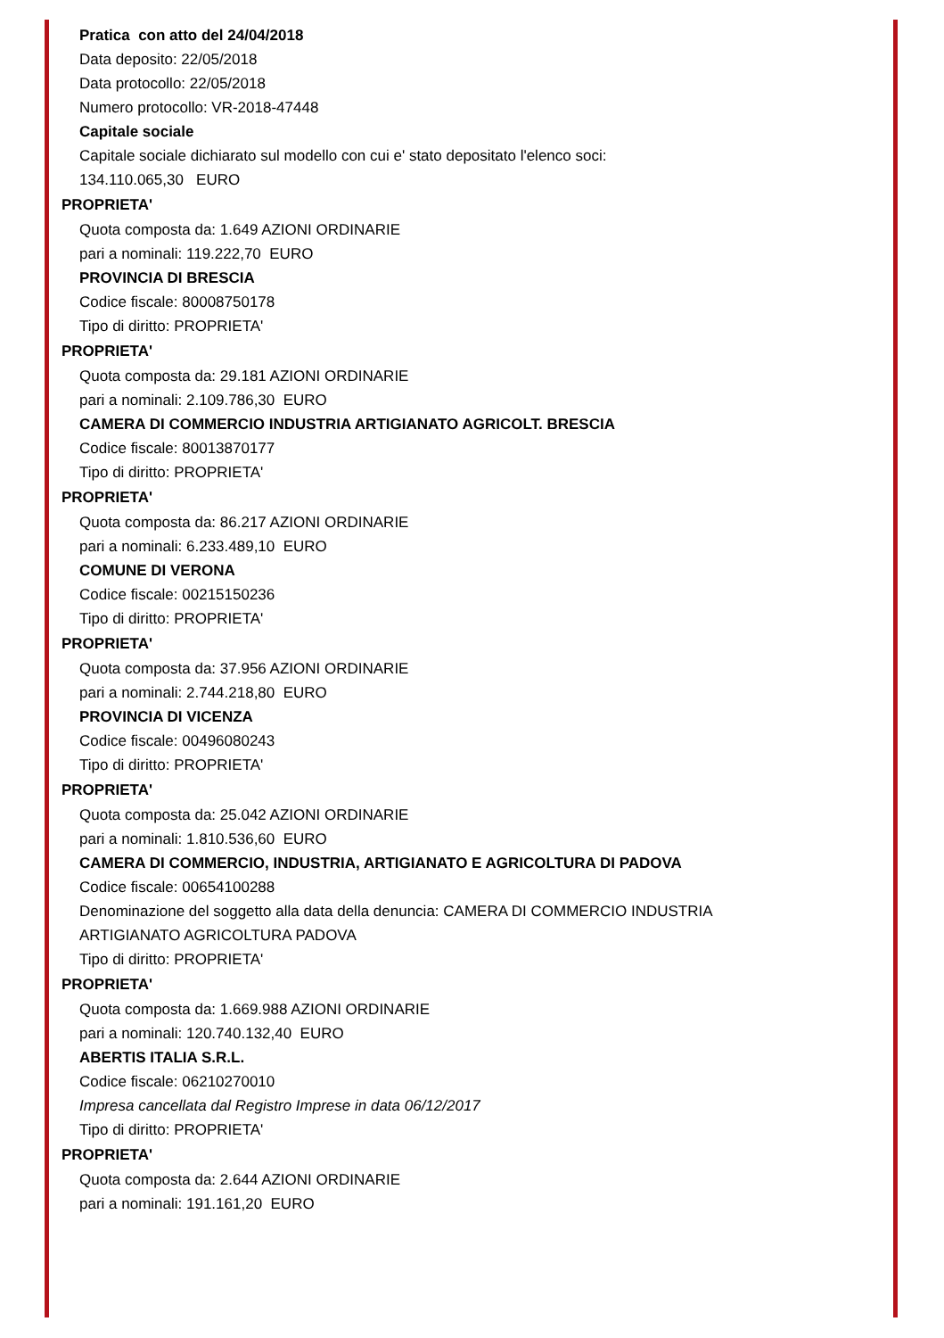Pratica con atto del 24/04/2018
Data deposito: 22/05/2018
Data protocollo: 22/05/2018
Numero protocollo: VR-2018-47448
Capitale sociale
Capitale sociale dichiarato sul modello con cui e' stato depositato l'elenco soci:
134.110.065,30 EURO
PROPRIETA'
Quota composta da: 1.649 AZIONI ORDINARIE
pari a nominali: 119.222,70 EURO
PROVINCIA DI BRESCIA
Codice fiscale: 80008750178
Tipo di diritto: PROPRIETA'
PROPRIETA'
Quota composta da: 29.181 AZIONI ORDINARIE
pari a nominali: 2.109.786,30 EURO
CAMERA DI COMMERCIO INDUSTRIA ARTIGIANATO AGRICOLT. BRESCIA
Codice fiscale: 80013870177
Tipo di diritto: PROPRIETA'
PROPRIETA'
Quota composta da: 86.217 AZIONI ORDINARIE
pari a nominali: 6.233.489,10 EURO
COMUNE DI VERONA
Codice fiscale: 00215150236
Tipo di diritto: PROPRIETA'
PROPRIETA'
Quota composta da: 37.956 AZIONI ORDINARIE
pari a nominali: 2.744.218,80 EURO
PROVINCIA DI VICENZA
Codice fiscale: 00496080243
Tipo di diritto: PROPRIETA'
PROPRIETA'
Quota composta da: 25.042 AZIONI ORDINARIE
pari a nominali: 1.810.536,60 EURO
CAMERA DI COMMERCIO, INDUSTRIA, ARTIGIANATO E AGRICOLTURA DI PADOVA
Codice fiscale: 00654100288
Denominazione del soggetto alla data della denuncia: CAMERA DI COMMERCIO INDUSTRIA
ARTIGIANATO AGRICOLTURA PADOVA
Tipo di diritto: PROPRIETA'
PROPRIETA'
Quota composta da: 1.669.988 AZIONI ORDINARIE
pari a nominali: 120.740.132,40 EURO
ABERTIS ITALIA S.R.L.
Codice fiscale: 06210270010
Impresa cancellata dal Registro Imprese in data 06/12/2017
Tipo di diritto: PROPRIETA'
PROPRIETA'
Quota composta da: 2.644 AZIONI ORDINARIE
pari a nominali: 191.161,20 EURO